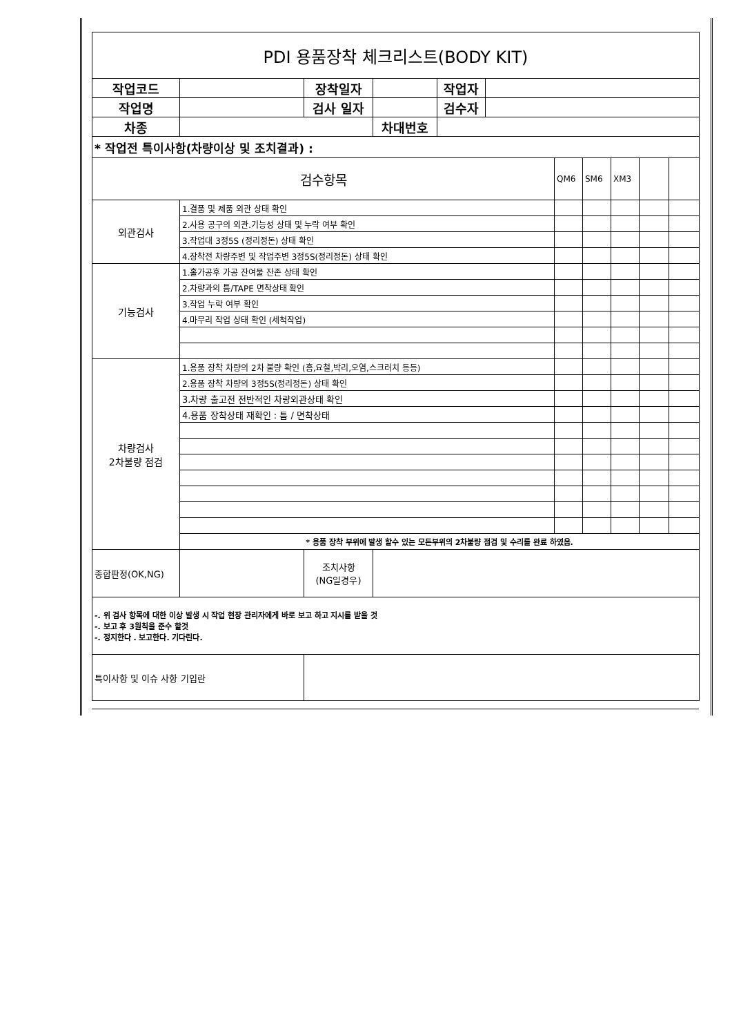| PDI 용품장착 체크리스트(BODY KIT) | | | | | | | | | | |
| 작업코드 | | 장착일자 | | 작업자 | | | | | | |
| 작업명 | | 검사 일자 | | 검수자 | | | | | | |
| 차종 | | | 차대번호 | | | | | | | |
| * 작업전 특이사항(차량이상 및 조치결과) : | | | | | | | | | | |
| 검수항목 | | | | | | QM6 | SM6 | XM3 | | |
| 외관검사 | 1.결품 및 제품 외관 상태 확인 | | | | | | | | | |
| | 2.사용 공구의 외관.기능성 상태 및 누락 여부 확인 | | | | | | | | | |
| | 3.작업대 3정5S (정리정돈) 상태 확인 | | | | | | | | | |
| | 4.장착전 차량주변 및 작업주변 3정5S(정리정돈) 상태 확인 | | | | | | | | | |
| 기능검사 | 1.홀가공후 가공 잔여물 잔존 상태 확인 | | | | | | | | | |
| | 2.차량과의 틈/TAPE 면착상태 확인 | | | | | | | | | |
| | 3.작업 누락 여부 확인 | | | | | | | | | |
| | 4.마무리 작업 상태 확인 (세척작업) | | | | | | | | | |
| 차량검사 2차불량 점검 | 1.용품 장착 차량의 2차 불량 확인 (흠,요철,박리,오염,스크러치 등등) | | | | | | | | | |
| | 2.용품 장착 차량의 3정5S(정리정돈) 상태 확인 | | | | | | | | | |
| | 3.차량 출고전 전반적인 차량외관상태 확인 | | | | | | | | | |
| | 4.용품 장착상태 재확인 : 틈 / 면착상태 | | | | | | | | | |
| | * 용품 장착 부위에 발생 할수 있는 모든부위의 2차불량 점검 및 수리를 완료 하였음. | | | | | | | | | |
| 종합판정(OK,NG) | | 조치사항 (NG일경우) | | | | | | | | |
| -. 위 검사 항목에 대한 이상 발생 시 작업 현장 관리자에게 바로 보고 하고 지시를 받을 것 -. 보고 후 3원칙을 준수 할것 -. 정지한다 . 보고한다. 기다린다. | | | | | | | | | | |
| 특이사항 및 이슈 사항 기입란 | | | | | | | | | | |